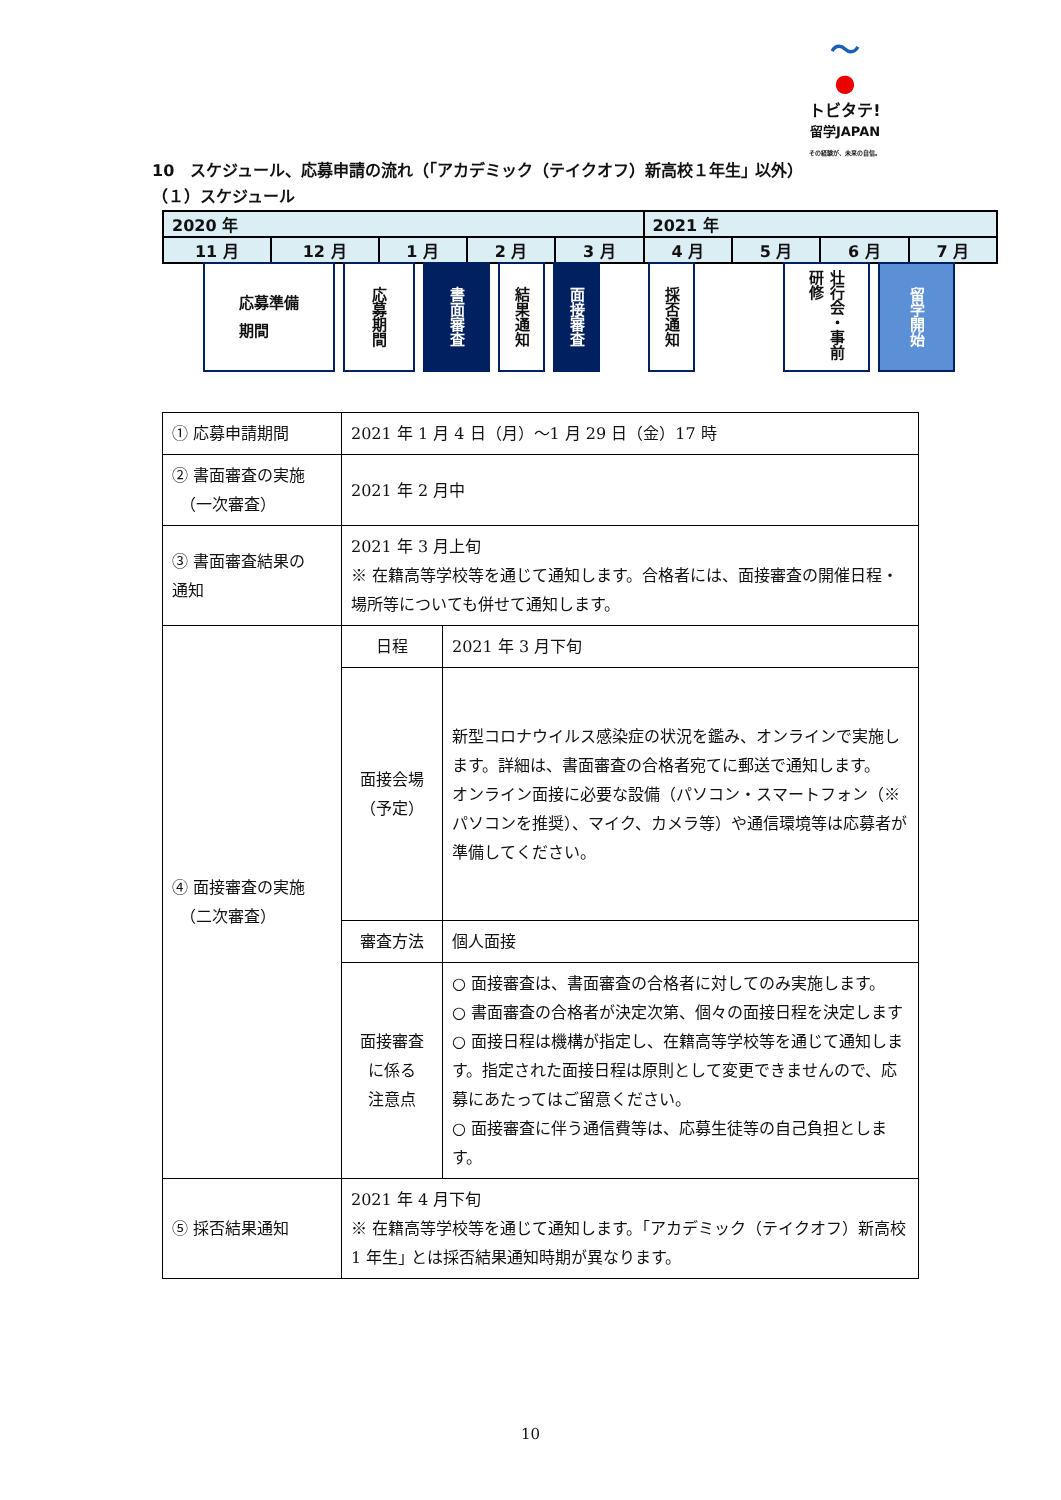〜
●
トビタテ!
留学JAPAN
その経験が、未来の自信。
10　スケジュール、応募申請の流れ（｢アカデミック（テイクオフ）新高校１年生｣ 以外）
（１）スケジュール
| 2020 年 | | | | | 2021 年 | | | |
| 11 月 | 12 月 | 1 月 | 2 月 | 3 月 | 4 月 | 5 月 | 6 月 | 7 月 |
応募準備
期間
応募期間
書面審査
結果通知
面接審査
採否通知
壮行会・事前研修
留学開始
| ① 応募申請期間 | 2021 年 1 月 4 日（月）～1 月 29 日（金）17 時 | |
| ② 書面審査の実施 （一次審査） | 2021 年 2 月中 | |
| ③ 書面審査結果の 通知 | 2021 年 3 月上旬 ※ 在籍高等学校等を通じて通知します。合格者には、面接審査の開催日程・場所等についても併せて通知します。 | |
| ④ 面接審査の実施 （二次審査） | 日程 | 2021 年 3 月下旬 |
| | 面接会場 （予定） | 新型コロナウイルス感染症の状況を鑑み、オンラインで実施します。詳細は、書面審査の合格者宛てに郵送で通知します。 オンライン面接に必要な設備（パソコン・スマートフォン（※パソコンを推奨）、マイク、カメラ等）や通信環境等は応募者が準備してください。 |
| | 審査方法 | 個人面接 |
| | 面接審査 に係る 注意点 | ○ 面接審査は、書面審査の合格者に対してのみ実施します。 ○ 書面審査の合格者が決定次第、個々の面接日程を決定します ○ 面接日程は機構が指定し、在籍高等学校等を通じて通知します。指定された面接日程は原則として変更できませんので、応募にあたってはご留意ください。 ○ 面接審査に伴う通信費等は、応募生徒等の自己負担とします。 |
| ⑤ 採否結果通知 | 2021 年 4 月下旬 ※ 在籍高等学校等を通じて通知します。｢アカデミック（テイクオフ）新高校 1 年生｣ とは採否結果通知時期が異なります。 | |
10